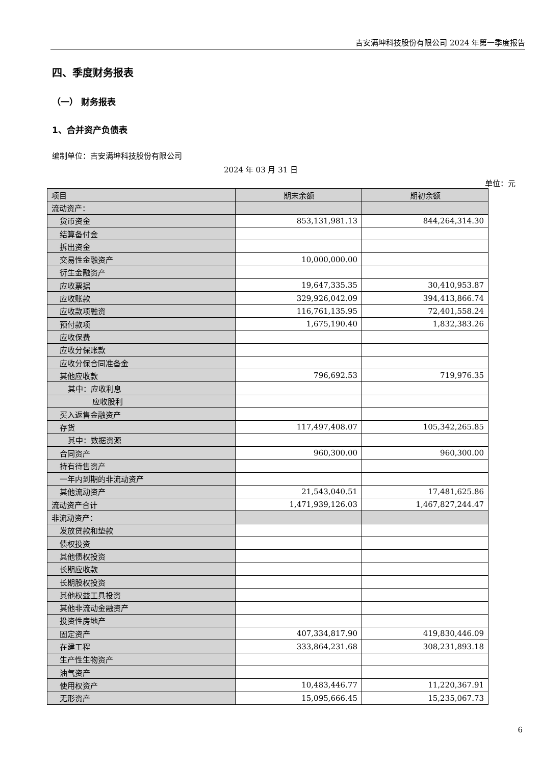吉安满坤科技股份有限公司 2024 年第一季度报告
四、季度财务报表
（一） 财务报表
1、合并资产负债表
编制单位：吉安满坤科技股份有限公司
2024 年 03 月 31 日
单位：元
| 项目 | 期末余额 | 期初余额 |
| --- | --- | --- |
| 流动资产： | | |
| 货币资金 | 853,131,981.13 | 844,264,314.30 |
| 结算备付金 | | |
| 拆出资金 | | |
| 交易性金融资产 | 10,000,000.00 | |
| 衍生金融资产 | | |
| 应收票据 | 19,647,335.35 | 30,410,953.87 |
| 应收账款 | 329,926,042.09 | 394,413,866.74 |
| 应收款项融资 | 116,761,135.95 | 72,401,558.24 |
| 预付款项 | 1,675,190.40 | 1,832,383.26 |
| 应收保费 | | |
| 应收分保账款 | | |
| 应收分保合同准备金 | | |
| 其他应收款 | 796,692.53 | 719,976.35 |
| 其中：应收利息 | | |
| 应收股利 | | |
| 买入返售金融资产 | | |
| 存货 | 117,497,408.07 | 105,342,265.85 |
| 其中：数据资源 | | |
| 合同资产 | 960,300.00 | 960,300.00 |
| 持有待售资产 | | |
| 一年内到期的非流动资产 | | |
| 其他流动资产 | 21,543,040.51 | 17,481,625.86 |
| 流动资产合计 | 1,471,939,126.03 | 1,467,827,244.47 |
| 非流动资产： | | |
| 发放贷款和垫款 | | |
| 债权投资 | | |
| 其他债权投资 | | |
| 长期应收款 | | |
| 长期股权投资 | | |
| 其他权益工具投资 | | |
| 其他非流动金融资产 | | |
| 投资性房地产 | | |
| 固定资产 | 407,334,817.90 | 419,830,446.09 |
| 在建工程 | 333,864,231.68 | 308,231,893.18 |
| 生产性生物资产 | | |
| 油气资产 | | |
| 使用权资产 | 10,483,446.77 | 11,220,367.91 |
| 无形资产 | 15,095,666.45 | 15,235,067.73 |
6